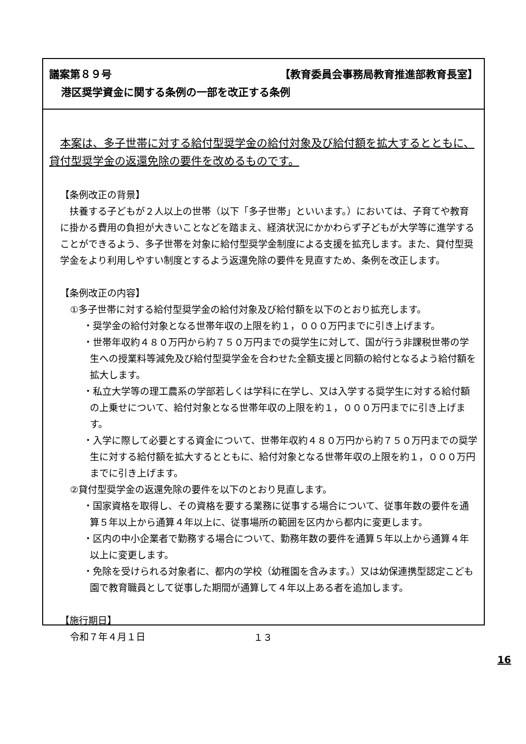議案第８９号 【教育委員会事務局教育推進部教育長室】
港区奨学資金に関する条例の一部を改正する条例
本案は、多子世帯に対する給付型奨学金の給付対象及び給付額を拡大するとともに、貸付型奨学金の返還免除の要件を改めるものです。
【条例改正の背景】
扶養する子どもが２人以上の世帯（以下「多子世帯」といいます。）においては、子育てや教育に掛かる費用の負担が大きいことなどを踏まえ、経済状況にかかわらず子どもが大学等に進学することができるよう、多子世帯を対象に給付型奨学金制度による支援を拡充します。また、貸付型奨学金をより利用しやすい制度とするよう返還免除の要件を見直すため、条例を改正します。
【条例改正の内容】
①多子世帯に対する給付型奨学金の給付対象及び給付額を以下のとおり拡充します。
・奨学金の給付対象となる世帯年収の上限を約１，０００万円までに引き上げます。
・世帯年収約４８０万円から約７５０万円までの奨学生に対して、国が行う非課税世帯の学生への授業料等減免及び給付型奨学金を合わせた全額支援と同額の給付となるよう給付額を拡大します。
・私立大学等の理工農系の学部若しくは学科に在学し、又は入学する奨学生に対する給付額の上乗せについて、給付対象となる世帯年収の上限を約１，０００万円までに引き上げます。
・入学に際して必要とする資金について、世帯年収約４８０万円から約７５０万円までの奨学生に対する給付額を拡大するとともに、給付対象となる世帯年収の上限を約１，０００万円までに引き上げます。
②貸付型奨学金の返還免除の要件を以下のとおり見直します。
・国家資格を取得し、その資格を要する業務に従事する場合について、従事年数の要件を通算５年以上から通算４年以上に、従事場所の範囲を区内から都内に変更します。
・区内の中小企業者で勤務する場合について、勤務年数の要件を通算５年以上から通算４年以上に変更します。
・免除を受けられる対象者に、都内の学校（幼稚園を含みます。）又は幼保連携型認定こども園で教育職員として従事した期間が通算して４年以上ある者を追加します。
【施行期日】
令和７年４月１日
１３
16